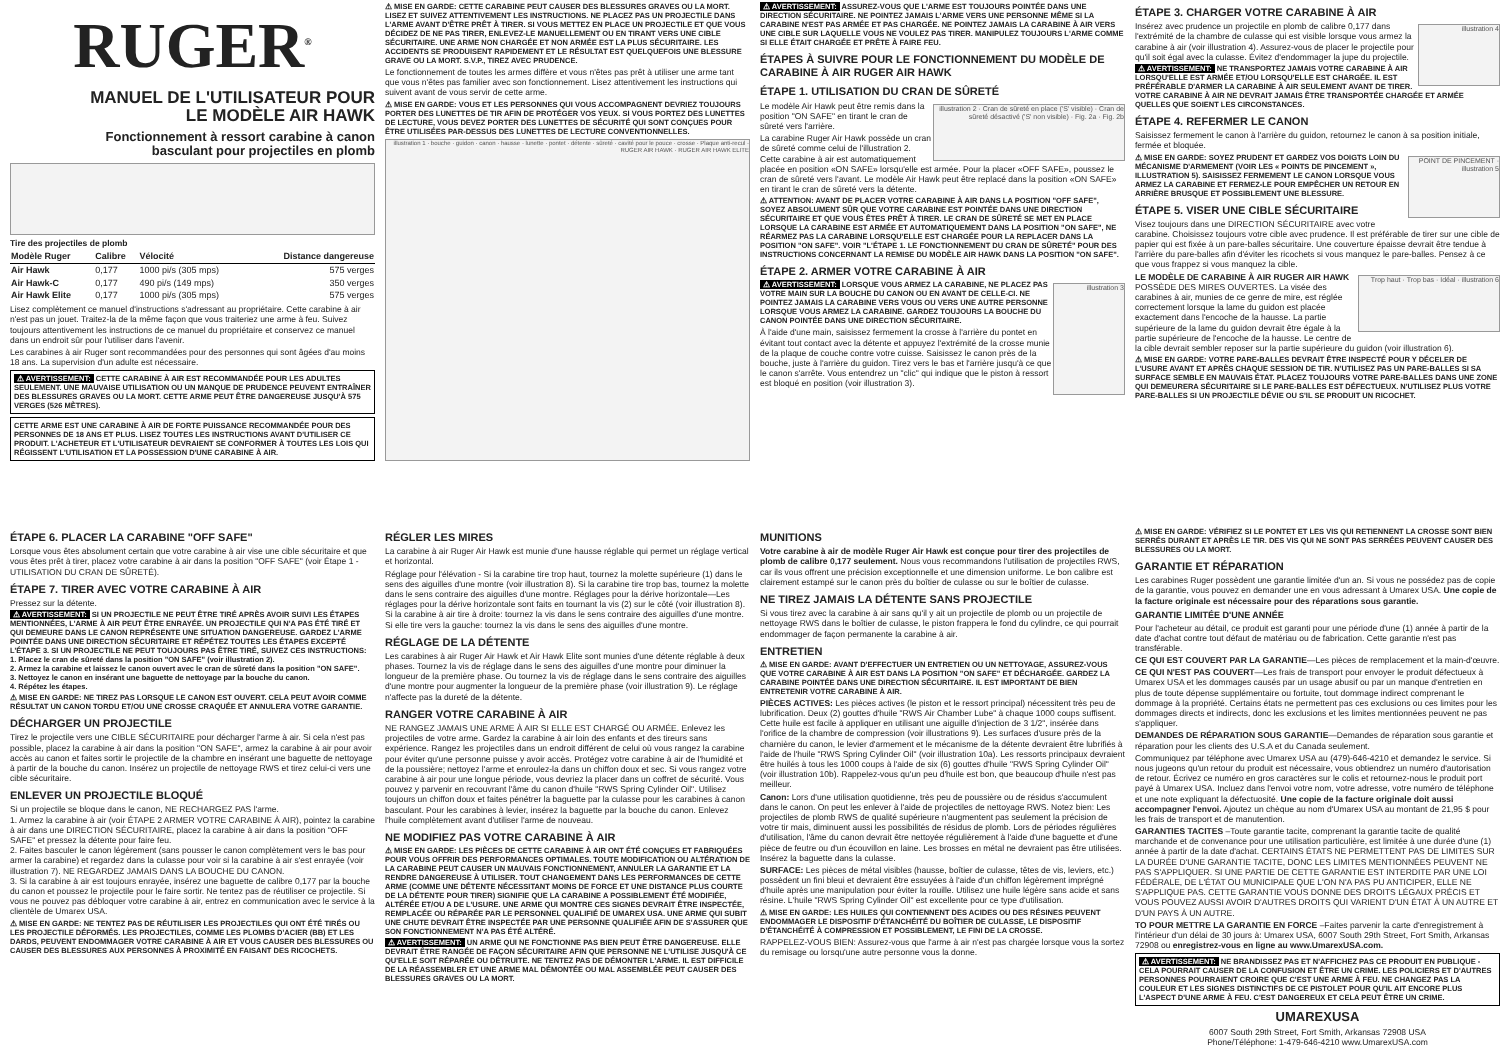RUGER<sup>®</sup>
MANUEL DE L'UTILISATEUR POUR
LE MODÈLE AIR HAWK
Fonctionnement à ressort carabine à canon
basculant pour projectiles en plomb
Tire des projectiles de plomb
| Modèle Ruger | Calibre | Vélocité | Distance dangereuse |
| --- | --- | --- | --- |
| Air Hawk | 0,177 | 1000 pi/s (305 mps) | 575 verges |
| Air Hawk-C | 0,177 | 490 pi/s (149 mps) | 350 verges |
| Air Hawk Elite | 0,177 | 1000 pi/s (305 mps) | 575 verges |
Lisez complètement ce manuel d'instructions s'adressant au propriétaire. Cette carabine à air n'est pas un jouet. Traitez-la de la même façon que vous traiteriez une arme à feu. Suivez toujours attentivement les instructions de ce manuel du propriétaire et conservez ce manuel dans un endroit sûr pour l'utiliser dans l'avenir.
Les carabines à air Ruger sont recommandées pour des personnes qui sont âgées d'au moins 18 ans. La supervision d'un adulte est nécessaire.
⚠ AVERTISSEMENT: CETTE CARABINE À AIR EST RECOMMANDÉE POUR LES ADULTES SEULEMENT. UNE MAUVAISE UTILISATION OU UN MANQUE DE PRUDENCE PEUVENT ENTRAÎNER DES BLESSURES GRAVES OU LA MORT. CETTE ARME PEUT ÊTRE DANGEREUSE JUSQU'À 575 VERGES (526 MÈTRES).
CETTE ARME EST UNE CARABINE À AIR DE FORTE PUISSANCE RECOMMANDÉE POUR DES PERSONNES DE 18 ANS ET PLUS. LISEZ TOUTES LES INSTRUCTIONS AVANT D'UTILISER CE PRODUIT. L'ACHETEUR ET L'UTILISATEUR DEVRAIENT SE CONFORMER À TOUTES LES LOIS QUI RÉGISSENT L'UTILISATION ET LA POSSESSION D'UNE CARABINE À AIR.
⚠ MISE EN GARDE: CETTE CARABINE PEUT CAUSER DES BLESSURES GRAVES OU LA MORT. LISEZ ET SUIVEZ ATTENTIVEMENT LES INSTRUCTIONS. NE PLACEZ PAS UN PROJECTILE DANS L'ARME AVANT D'ÊTRE PRÊT À TIRER. SI VOUS METTEZ EN PLACE UN PROJECTILE ET QUE VOUS DÉCIDEZ DE NE PAS TIRER, ENLEVEZ-LE MANUELLEMENT OU EN TIRANT VERS UNE CIBLE SÉCURITAIRE. UNE ARME NON CHARGÉE ET NON ARMÉE EST LA PLUS SÉCURITAIRE. LES ACCIDENTS SE PRODUISENT RAPIDEMENT ET LE RÉSULTAT EST QUELQUEFOIS UNE BLESSURE GRAVE OU LA MORT. S.V.P., TIREZ AVEC PRUDENCE.
Le fonctionnement de toutes les armes diffère et vous n'êtes pas prêt à utiliser une arme tant que vous n'êtes pas familier avec son fonctionnement. Lisez attentivement les instructions qui suivent avant de vous servir de cette arme.
⚠ MISE EN GARDE: VOUS ET LES PERSONNES QUI VOUS ACCOMPAGNENT DEVRIEZ TOUJOURS PORTER DES LUNETTES DE TIR AFIN DE PROTÉGER VOS YEUX. SI VOUS PORTEZ DES LUNETTES DE LECTURE, VOUS DEVEZ PORTER DES LUNETTES DE SÉCURITÉ QUI SONT CONÇUES POUR ÊTRE UTILISÉES PAR-DESSUS DES LUNETTES DE LECTURE CONVENTIONNELLES.
illustration 1 · bouche · guidon · canon · hausse · lunette · pontet · détente · sûreté · cavité pour le pouce · crosse · Plaque anti-recul · RUGER AIR HAWK · RUGER AIR HAWK ELITE
⚠ AVERTISSEMENT: ASSUREZ-VOUS QUE L'ARME EST TOUJOURS POINTÉE DANS UNE DIRECTION SÉCURITAIRE. NE POINTEZ JAMAIS L'ARME VERS UNE PERSONNE MÊME SI LA CARABINE N'EST PAS ARMÉE ET PAS CHARGÉE. NE POINTEZ JAMAIS LA CARABINE À AIR VERS UNE CIBLE SUR LAQUELLE VOUS NE VOULEZ PAS TIRER. MANIPULEZ TOUJOURS L'ARME COMME SI ELLE ÉTAIT CHARGÉE ET PRÊTE À FAIRE FEU.
ÉTAPES À SUIVRE POUR LE FONCTIONNEMENT DU MODÈLE DE CARABINE À AIR RUGER AIR HAWK
ÉTAPE 1. UTILISATION DU CRAN DE SÛRETÉ
illustration 2 · Cran de sûreté en place ('S' visible) · Cran de sûreté désactivé ('S' non visible) · Fig. 2a · Fig. 2b
Le modèle Air Hawk peut être remis dans la position "ON SAFE" en tirant le cran de sûreté vers l'arrière.
La carabine Ruger Air Hawk possède un cran de sûreté comme celui de l'illustration 2. Cette carabine à air est automatiquement placée en position «ON SAFE» lorsqu'elle est armée. Pour la placer «OFF SAFE», poussez le cran de sûreté vers l'avant. Le modèle Air Hawk peut être replacé dans la position «ON SAFE» en tirant le cran de sûreté vers la détente.
⚠ ATTENTION: AVANT DE PLACER VOTRE CARABINE À AIR DANS LA POSITION "OFF SAFE", SOYEZ ABSOLUMENT SÛR QUE VOTRE CARABINE EST POINTÉE DANS UNE DIRECTION SÉCURITAIRE ET QUE VOUS ÊTES PRÊT À TIRER. LE CRAN DE SÛRETÉ SE MET EN PLACE LORSQUE LA CARABINE EST ARMÉE ET AUTOMATIQUEMENT DANS LA POSITION "ON SAFE", NE RÉARMEZ PAS LA CARABINE LORSQU'ELLE EST CHARGÉE POUR LA REPLACER DANS LA POSITION "ON SAFE". VOIR "L'ÉTAPE 1. LE FONCTIONNEMENT DU CRAN DE SÛRETÉ" POUR DES INSTRUCTIONS CONCERNANT LA REMISE DU MODÈLE AIR HAWK DANS LA POSITION "ON SAFE".
ÉTAPE 2. ARMER VOTRE CARABINE À AIR
illustration 3
⚠ AVERTISSEMENT: LORSQUE VOUS ARMEZ LA CARABINE, NE PLACEZ PAS VOTRE MAIN SUR LA BOUCHE DU CANON OU EN AVANT DE CELLE-CI. NE POINTEZ JAMAIS LA CARABINE VERS VOUS OU VERS UNE AUTRE PERSONNE LORSQUE VOUS ARMEZ LA CARABINE. GARDEZ TOUJOURS LA BOUCHE DU CANON POINTÉE DANS UNE DIRECTION SÉCURITAIRE.
À l'aide d'une main, saisissez fermement la crosse à l'arrière du pontet en évitant tout contact avec la détente et appuyez l'extrémité de la crosse munie de la plaque de couche contre votre cuisse. Saisissez le canon près de la bouche, juste à l'arrière du guidon. Tirez vers le bas et l'arrière jusqu'à ce que le canon s'arrête. Vous entendrez un "clic" qui indique que le piston à ressort est bloqué en position (voir illustration 3).
ÉTAPE 3. CHARGER VOTRE CARABINE À AIR
illustration 4
Insérez avec prudence un projectile en plomb de calibre 0,177 dans l'extrémité de la chambre de culasse qui est visible lorsque vous armez la carabine à air (voir illustration 4). Assurez-vous de placer le projectile pour qu'il soit égal avec la culasse. Évitez d'endommager la jupe du projectile.
⚠ AVERTISSEMENT: NE TRANSPORTEZ JAMAIS VOTRE CARABINE À AIR LORSQU'ELLE EST ARMÉE ET/OU LORSQU'ELLE EST CHARGÉE. IL EST PRÉFÉRABLE D'ARMER LA CARABINE À AIR SEULEMENT AVANT DE TIRER. VOTRE CARABINE À AIR NE DEVRAIT JAMAIS ÊTRE TRANSPORTÉE CHARGÉE ET ARMÉE QUELLES QUE SOIENT LES CIRCONSTANCES.
ÉTAPE 4. REFERMER LE CANON
Saisissez fermement le canon à l'arrière du guidon, retournez le canon à sa position initiale, fermée et bloquée.
POINT DE PINCEMENT · illustration 5
⚠ MISE EN GARDE: SOYEZ PRUDENT ET GARDEZ VOS DOIGTS LOIN DU MÉCANISME D'ARMEMENT (VOIR LES « POINTS DE PINCEMENT », ILLUSTRATION 5). SAISISSEZ FERMEMENT LE CANON LORSQUE VOUS ARMEZ LA CARABINE ET FERMEZ-LE POUR EMPÊCHER UN RETOUR EN ARRIÈRE BRUSQUE ET POSSIBLEMENT UNE BLESSURE.
ÉTAPE 5. VISER UNE CIBLE SÉCURITAIRE
Visez toujours dans une DIRECTION SÉCURITAIRE avec votre carabine. Choisissez toujours votre cible avec prudence. Il est préférable de tirer sur une cible de papier qui est fixée à un pare-balles sécuritaire. Une couverture épaisse devrait être tendue à l'arrière du pare-balles afin d'éviter les ricochets si vous manquez le pare-balles. Pensez à ce que vous frappez si vous manquez la cible.
Trop haut · Trop bas · Idéal · illustration 6
LE MODÈLE DE CARABINE À AIR RUGER AIR HAWK POSSÈDE DES MIRES OUVERTES. La visée des carabines à air, munies de ce genre de mire, est réglée correctement lorsque la lame du guidon est placée exactement dans l'encoche de la hausse. La partie supérieure de la lame du guidon devrait être égale à la partie supérieure de l'encoche de la hausse. Le centre de la cible devrait sembler reposer sur la partie supérieure du guidon (voir illustration 6).
⚠ MISE EN GARDE: VOTRE PARE-BALLES DEVRAIT ÊTRE INSPECTÉ POUR Y DÉCELER DE L'USURE AVANT ET APRÈS CHAQUE SESSION DE TIR. N'UTILISEZ PAS UN PARE-BALLES SI SA SURFACE SEMBLE EN MAUVAIS ÉTAT. PLACEZ TOUJOURS VOTRE PARE-BALLES DANS UNE ZONE QUI DEMEURERA SÉCURITAIRE SI LE PARE-BALLES EST DÉFECTUEUX. N'UTILISEZ PLUS VOTRE PARE-BALLES SI UN PROJECTILE DÉVIE OU S'IL SE PRODUIT UN RICOCHET.
ÉTAPE 6. PLACER LA CARABINE "OFF SAFE"
Lorsque vous êtes absolument certain que votre carabine à air vise une cible sécuritaire et que vous êtes prêt à tirer, placez votre carabine à air dans la position "OFF SAFE" (voir Étape 1 - UTILISATION DU CRAN DE SÛRETÉ).
ÉTAPE 7. TIRER AVEC VOTRE CARABINE À AIR
Pressez sur la détente.
⚠ AVERTISSEMENT: SI UN PROJECTILE NE PEUT ÊTRE TIRÉ APRÈS AVOIR SUIVI LES ÉTAPES MENTIONNÉES, L'ARME À AIR PEUT ÊTRE ENRAYÉE. UN PROJECTILE QUI N'A PAS ÉTÉ TIRÉ ET QUI DEMEURE DANS LE CANON REPRÉSENTE UNE SITUATION DANGEREUSE. GARDEZ L'ARME POINTÉE DANS UNE DIRECTION SÉCURITAIRE ET RÉPÉTEZ TOUTES LES ÉTAPES EXCEPTÉ L'ÉTAPE 3. SI UN PROJECTILE NE PEUT TOUJOURS PAS ÊTRE TIRÉ, SUIVEZ CES INSTRUCTIONS:
1. Placez le cran de sûreté dans la position "ON SAFE" (voir illustration 2).
2. Armez la carabine et laissez le canon ouvert avec le cran de sûreté dans la position "ON SAFE".
3. Nettoyez le canon en insérant une baguette de nettoyage par la bouche du canon.
4. Répétez les étapes.
⚠ MISE EN GARDE: NE TIREZ PAS LORSQUE LE CANON EST OUVERT. CELA PEUT AVOIR COMME RÉSULTAT UN CANON TORDU ET/OU UNE CROSSE CRAQUÉE ET ANNULERA VOTRE GARANTIE.
DÉCHARGER UN PROJECTILE
Tirez le projectile vers une CIBLE SÉCURITAIRE pour décharger l'arme à air. Si cela n'est pas possible, placez la carabine à air dans la position "ON SAFE", armez la carabine à air pour avoir accès au canon et faites sortir le projectile de la chambre en insérant une baguette de nettoyage à partir de la bouche du canon. Insérez un projectile de nettoyage RWS et tirez celui-ci vers une cible sécuritaire.
ENLEVER UN PROJECTILE BLOQUÉ
Si un projectile se bloque dans le canon, NE RECHARGEZ PAS l'arme.
1. Armez la carabine à air (voir ÉTAPE 2 ARMER VOTRE CARABINE À AIR), pointez la carabine à air dans une DIRECTION SÉCURITAIRE, placez la carabine à air dans la position "OFF SAFE" et pressez la détente pour faire feu.
2. Faites basculer le canon légèrement (sans pousser le canon complètement vers le bas pour armer la carabine) et regardez dans la culasse pour voir si la carabine à air s'est enrayée (voir illustration 7). NE REGARDEZ JAMAIS DANS LA BOUCHE DU CANON.
3. Si la carabine à air est toujours enrayée, insérez une baguette de calibre 0,177 par la bouche du canon et poussez le projectile pour le faire sortir. Ne tentez pas de réutiliser ce projectile. Si vous ne pouvez pas débloquer votre carabine à air, entrez en communication avec le service à la clientèle de Umarex USA.
⚠ MISE EN GARDE: NE TENTEZ PAS DE RÉUTILISER LES PROJECTILES QUI ONT ÉTÉ TIRÉS OU LES PROJECTILE DÉFORMÉS. LES PROJECTILES, COMME LES PLOMBS D'ACIER (BB) ET LES DARDS, PEUVENT ENDOMMAGER VOTRE CARABINE À AIR ET VOUS CAUSER DES BLESSURES OU CAUSER DES BLESSURES AUX PERSONNES À PROXIMITÉ EN FAISANT DES RICOCHETS.
RÉGLER LES MIRES
La carabine à air Ruger Air Hawk est munie d'une hausse réglable qui permet un réglage vertical et horizontal.
Réglage pour l'élévation - Si la carabine tire trop haut, tournez la molette supérieure (1) dans le sens des aiguilles d'une montre (voir illustration 8). Si la carabine tire trop bas, tournez la molette dans le sens contraire des aiguilles d'une montre. Réglages pour la dérive horizontale—Les réglages pour la dérive horizontale sont faits en tournant la vis (2) sur le côté (voir illustration 8). Si la carabine à air tire à droite: tournez la vis dans le sens contraire des aiguilles d'une montre. Si elle tire vers la gauche: tournez la vis dans le sens des aiguilles d'une montre.
RÉGLAGE DE LA DÉTENTE
Les carabines à air Ruger Air Hawk et Air Hawk Elite sont munies d'une détente réglable à deux phases. Tournez la vis de réglage dans le sens des aiguilles d'une montre pour diminuer la longueur de la première phase. Ou tournez la vis de réglage dans le sens contraire des aiguilles d'une montre pour augmenter la longueur de la première phase (voir illustration 9). Le réglage n'affecte pas la dureté de la détente.
RANGER VOTRE CARABINE À AIR
NE RANGEZ JAMAIS UNE ARME À AIR SI ELLE EST CHARGÉ OU ARMÉE. Enlevez les projectiles de votre arme. Gardez la carabine à air loin des enfants et des tireurs sans expérience. Rangez les projectiles dans un endroit différent de celui où vous rangez la carabine pour éviter qu'une personne puisse y avoir accès. Protégez votre carabine à air de l'humidité et de la poussière; nettoyez l'arme et enroulez-la dans un chiffon doux et sec. Si vous rangez votre carabine à air pour une longue période, vous devriez la placer dans un coffret de sécurité. Vous pouvez y parvenir en recouvrant l'âme du canon d'huile "RWS Spring Cylinder Oil". Utilisez toujours un chiffon doux et faites pénétrer la baguette par la culasse pour les carabines à canon basculant. Pour les carabines à levier, insérez la baguette par la bouche du canon. Enlevez l'huile complètement avant d'utiliser l'arme de nouveau.
NE MODIFIEZ PAS VOTRE CARABINE À AIR
⚠ MISE EN GARDE: LES PIÈCES DE CETTE CARABINE À AIR ONT ÉTÉ CONÇUES ET FABRIQUÉES POUR VOUS OFFRIR DES PERFORMANCES OPTIMALES. TOUTE MODIFICATION OU ALTÉRATION DE LA CARABINE PEUT CAUSER UN MAUVAIS FONCTIONNEMENT, ANNULER LA GARANTIE ET LA RENDRE DANGEREUSE À UTILISER. TOUT CHANGEMENT DANS LES PERFORMANCES DE CETTE ARME (COMME UNE DÉTENTE NÉCESSITANT MOINS DE FORCE ET UNE DISTANCE PLUS COURTE DE LA DÉTENTE POUR TIRER) SIGNIFIE QUE LA CARABINE A POSSIBLEMENT ÉTÉ MODIFIÉE, ALTÉRÉE ET/OU A DE L'USURE. UNE ARME QUI MONTRE CES SIGNES DEVRAIT ÊTRE INSPECTÉE, REMPLACÉE OU RÉPARÉE PAR LE PERSONNEL QUALIFIÉ DE UMAREX USA. UNE ARME QUI SUBIT UNE CHUTE DEVRAIT ÊTRE INSPECTÉE PAR UNE PERSONNE QUALIFIÉE AFIN DE S'ASSURER QUE SON FONCTIONNEMENT N'A PAS ÉTÉ ALTÉRÉ.
⚠ AVERTISSEMENT: UN ARME QUI NE FONCTIONNE PAS BIEN PEUT ÊTRE DANGEREUSE. ELLE DEVRAIT ÊTRE RANGÉE DE FAÇON SÉCURITAIRE AFIN QUE PERSONNE NE L'UTILISE JUSQU'À CE QU'ELLE SOIT RÉPARÉE OU DÉTRUITE. NE TENTEZ PAS DE DÉMONTER L'ARME. IL EST DIFFICILE DE LA RÉASSEMBLER ET UNE ARME MAL DÉMONTÉE OU MAL ASSEMBLÉE PEUT CAUSER DES BLESSURES GRAVES OU LA MORT.
MUNITIONS
Votre carabine à air de modèle Ruger Air Hawk est conçue pour tirer des projectiles de plomb de calibre 0,177 seulement. Nous vous recommandons l'utilisation de projectiles RWS, car ils vous offrent une précision exceptionnelle et une dimension uniforme. Le bon calibre est clairement estampé sur le canon près du boîtier de culasse ou sur le boîtier de culasse.
NE TIREZ JAMAIS LA DÉTENTE SANS PROJECTILE
Si vous tirez avec la carabine à air sans qu'il y ait un projectile de plomb ou un projectile de nettoyage RWS dans le boîtier de culasse, le piston frappera le fond du cylindre, ce qui pourrait endommager de façon permanente la carabine à air.
ENTRETIEN
⚠ MISE EN GARDE: AVANT D'EFFECTUER UN ENTRETIEN OU UN NETTOYAGE, ASSUREZ-VOUS QUE VOTRE CARABINE À AIR EST DANS LA POSITION "ON SAFE" ET DÉCHARGÉE. GARDEZ LA CARABINE POINTÉE DANS UNE DIRECTION SÉCURITAIRE. IL EST IMPORTANT DE BIEN ENTRETENIR VOTRE CARABINE À AIR.
PIÈCES ACTIVES: Les pièces actives (le piston et le ressort principal) nécessitent très peu de lubrification. Deux (2) gouttes d'huile "RWS Air Chamber Lube" à chaque 1000 coups suffisent. Cette huile est facile à appliquer en utilisant une aiguille d'injection de 3 1/2", insérée dans l'orifice de la chambre de compression (voir illustrations 9). Les surfaces d'usure près de la charnière du canon, le levier d'armement et le mécanisme de la détente devraient être lubrifiés à l'aide de l'huile "RWS Spring Cylinder Oil" (voir illustration 10a). Les ressorts principaux devraient être huilés à tous les 1000 coups à l'aide de six (6) gouttes d'huile "RWS Spring Cylinder Oil" (voir illustration 10b). Rappelez-vous qu'un peu d'huile est bon, que beaucoup d'huile n'est pas meilleur.
Canon: Lors d'une utilisation quotidienne, très peu de poussière ou de résidus s'accumulent dans le canon. On peut les enlever à l'aide de projectiles de nettoyage RWS. Notez bien: Les projectiles de plomb RWS de qualité supérieure n'augmentent pas seulement la précision de votre tir mais, diminuent aussi les possibilités de résidus de plomb. Lors de périodes régulières d'utilisation, l'âme du canon devrait être nettoyée régulièrement à l'aide d'une baguette et d'une pièce de feutre ou d'un écouvillon en laine. Les brosses en métal ne devraient pas être utilisées. Insérez la baguette dans la culasse.
SURFACE: Les pièces de métal visibles (hausse, boîtier de culasse, têtes de vis, leviers, etc.) possèdent un fini bleui et devraient être essuyées à l'aide d'un chiffon légèrement imprégné d'huile après une manipulation pour éviter la rouille. Utilisez une huile légère sans acide et sans résine. L'huile "RWS Spring Cylinder Oil" est excellente pour ce type d'utilisation.
⚠ MISE EN GARDE: LES HUILES QUI CONTIENNENT DES ACIDES OU DES RÉSINES PEUVENT ENDOMMAGER LE DISPOSITIF D'ÉTANCHÉITÉ DU BOÎTIER DE CULASSE, LE DISPOSITIF D'ÉTANCHÉITÉ À COMPRESSION ET POSSIBLEMENT, LE FINI DE LA CROSSE.
RAPPELEZ-VOUS BIEN: Assurez-vous que l'arme à air n'est pas chargée lorsque vous la sortez du remisage ou lorsqu'une autre personne vous la donne.
⚠ MISE EN GARDE: VÉRIFIEZ SI LE PONTET ET LES VIS QUI RETIENNENT LA CROSSE SONT BIEN SERRÉS DURANT ET APRÈS LE TIR. DES VIS QUI NE SONT PAS SERRÉES PEUVENT CAUSER DES BLESSURES OU LA MORT.
GARANTIE ET RÉPARATION
Les carabines Ruger possèdent une garantie limitée d'un an. Si vous ne possédez pas de copie de la garantie, vous pouvez en demander une en vous adressant à Umarex USA. Une copie de la facture originale est nécessaire pour des réparations sous garantie.
GARANTIE LIMITÉE D'UNE ANNÉE
Pour l'acheteur au détail, ce produit est garanti pour une période d'une (1) année à partir de la date d'achat contre tout défaut de matériau ou de fabrication. Cette garantie n'est pas transférable.
CE QUI EST COUVERT PAR LA GARANTIE—Les pièces de remplacement et la main-d'œuvre.
CE QUI N'EST PAS COUVERT—Les frais de transport pour envoyer le produit défectueux à Umarex USA et les dommages causés par un usage abusif ou par un manque d'entretien en plus de toute dépense supplémentaire ou fortuite, tout dommage indirect comprenant le dommage à la propriété. Certains états ne permettent pas ces exclusions ou ces limites pour les dommages directs et indirects, donc les exclusions et les limites mentionnées peuvent ne pas s'appliquer.
DEMANDES DE RÉPARATION SOUS GARANTIE—Demandes de réparation sous garantie et réparation pour les clients des U.S.A et du Canada seulement.
Communiquez par téléphone avec Umarex USA au (479)-646-4210 et demandez le service. Si nous jugeons qu'un retour du produit est nécessaire, vous obtiendrez un numéro d'autorisation de retour. Écrivez ce numéro en gros caractères sur le colis et retournez-nous le produit port payé à Umarex USA. Incluez dans l'envoi votre nom, votre adresse, votre numéro de téléphone et une note expliquant la défectuosité. Une copie de la facture originale doit aussi accompagner l'envoi. Ajoutez un chèque au nom d'Umarex USA au montant de 21,95 $ pour les frais de transport et de manutention.
GARANTIES TACITES –Toute garantie tacite, comprenant la garantie tacite de qualité marchande et de convenance pour une utilisation particulière, est limitée à une durée d'une (1) année à partir de la date d'achat. CERTAINS ÉTATS NE PERMETTENT PAS DE LIMITES SUR LA DURÉE D'UNE GARANTIE TACITE, DONC LES LIMITES MENTIONNÉES PEUVENT NE PAS S'APPLIQUER. SI UNE PARTIE DE CETTE GARANTIE EST INTERDITE PAR UNE LOI FÉDÉRALE, DE L'ÉTAT OU MUNICIPALE QUE L'ON N'A PAS PU ANTICIPER, ELLE NE S'APPLIQUE PAS. CETTE GARANTIE VOUS DONNE DES DROITS LÉGAUX PRÉCIS ET VOUS POUVEZ AUSSI AVOIR D'AUTRES DROITS QUI VARIENT D'UN ÉTAT À UN AUTRE ET D'UN PAYS À UN AUTRE.
TO POUR METTRE LA GARANTIE EN FORCE –Faites parvenir la carte d'enregistrement à l'intérieur d'un délai de 30 jours à: Umarex USA, 6007 South 29th Street, Fort Smith, Arkansas 72908 ou enregistrez-vous en ligne au www.UmarexUSA.com.
⚠ AVERTISSEMENT: NE BRANDISSEZ PAS ET N'AFFICHEZ PAS CE PRODUIT EN PUBLIQUE - CELA POURRAIT CAUSER DE LA CONFUSION ET ÊTRE UN CRIME. LES POLICIERS ET D'AUTRES PERSONNES POURRAIENT CROIRE QUE C'EST UNE ARME À FEU. NE CHANGEZ PAS LA COULEUR ET LES SIGNES DISTINCTIFS DE CE PISTOLET POUR QU'IL AIT ENCORE PLUS L'ASPECT D'UNE ARME À FEU. C'EST DANGEREUX ET CELA PEUT ÊTRE UN CRIME.
UMAREXUSA
6007 South 29th Street, Fort Smith, Arkansas 72908 USA
Phone/Téléphone: 1-479-646-4210 www.UmarexUSA.com